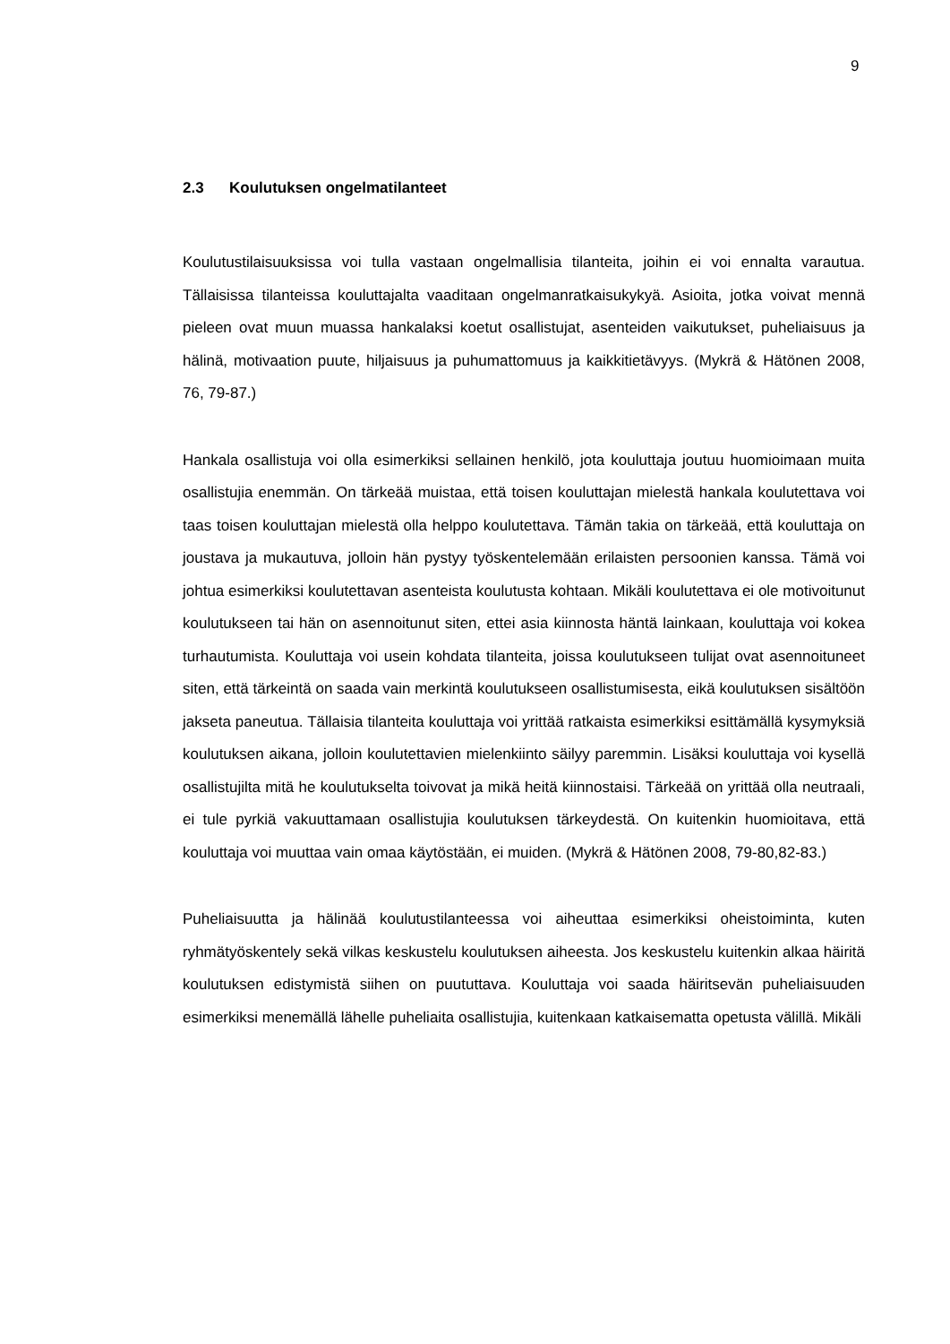9
2.3 Koulutuksen ongelmatilanteet
Koulutustilaisuuksissa voi tulla vastaan ongelmallisia tilanteita, joihin ei voi ennalta varautua. Tällaisissa tilanteissa kouluttajalta vaaditaan ongelmanratkaisukykyä. Asioita, jotka voivat mennä pieleen ovat muun muassa hankalaksi koetut osallistujat, asenteiden vaikutukset, puheliaisuus ja hälinä, motivaation puute, hiljaisuus ja puhumattomuus ja kaikkitietävyys. (Mykrä & Hätönen 2008, 76, 79-87.)
Hankala osallistuja voi olla esimerkiksi sellainen henkilö, jota kouluttaja joutuu huomioimaan muita osallistujia enemmän. On tärkeää muistaa, että toisen kouluttajan mielestä hankala koulutettava voi taas toisen kouluttajan mielestä olla helppo koulutettava. Tämän takia on tärkeää, että kouluttaja on joustava ja mukautuva, jolloin hän pystyy työskentelemään erilaisten persoonien kanssa. Tämä voi johtua esimerkiksi koulutettavan asenteista koulutusta kohtaan. Mikäli koulutettava ei ole motivoitunut koulutukseen tai hän on asennoitunut siten, ettei asia kiinnosta häntä lainkaan, kouluttaja voi kokea turhautumista. Kouluttaja voi usein kohdata tilanteita, joissa koulutukseen tulijat ovat asennoituneet siten, että tärkeintä on saada vain merkintä koulutukseen osallistumisesta, eikä koulutuksen sisältöön jakseta paneutua. Tällaisia tilanteita kouluttaja voi yrittää ratkaista esimerkiksi esittämällä kysymyksiä koulutuksen aikana, jolloin koulutettavien mielenkiinto säilyy paremmin. Lisäksi kouluttaja voi kysellä osallistujilta mitä he koulutukselta toivovat ja mikä heitä kiinnostaisi. Tärkeää on yrittää olla neutraali, ei tule pyrkiä vakuuttamaan osallistujia koulutuksen tärkeydestä. On kuitenkin huomioitava, että kouluttaja voi muuttaa vain omaa käytöstään, ei muiden. (Mykrä & Hätönen 2008, 79-80,82-83.)
Puheliaisuutta ja hälinää koulutustilanteessa voi aiheuttaa esimerkiksi oheistoiminta, kuten ryhmätyöskentely sekä vilkas keskustelu koulutuksen aiheesta. Jos keskustelu kuitenkin alkaa häiritä koulutuksen edistymistä siihen on puututtava. Kouluttaja voi saada häiritsevän puheliaisuuden esimerkiksi menemällä lähelle puheliaita osallistujia, kuitenkaan katkaisematta opetusta välillä. Mikäli